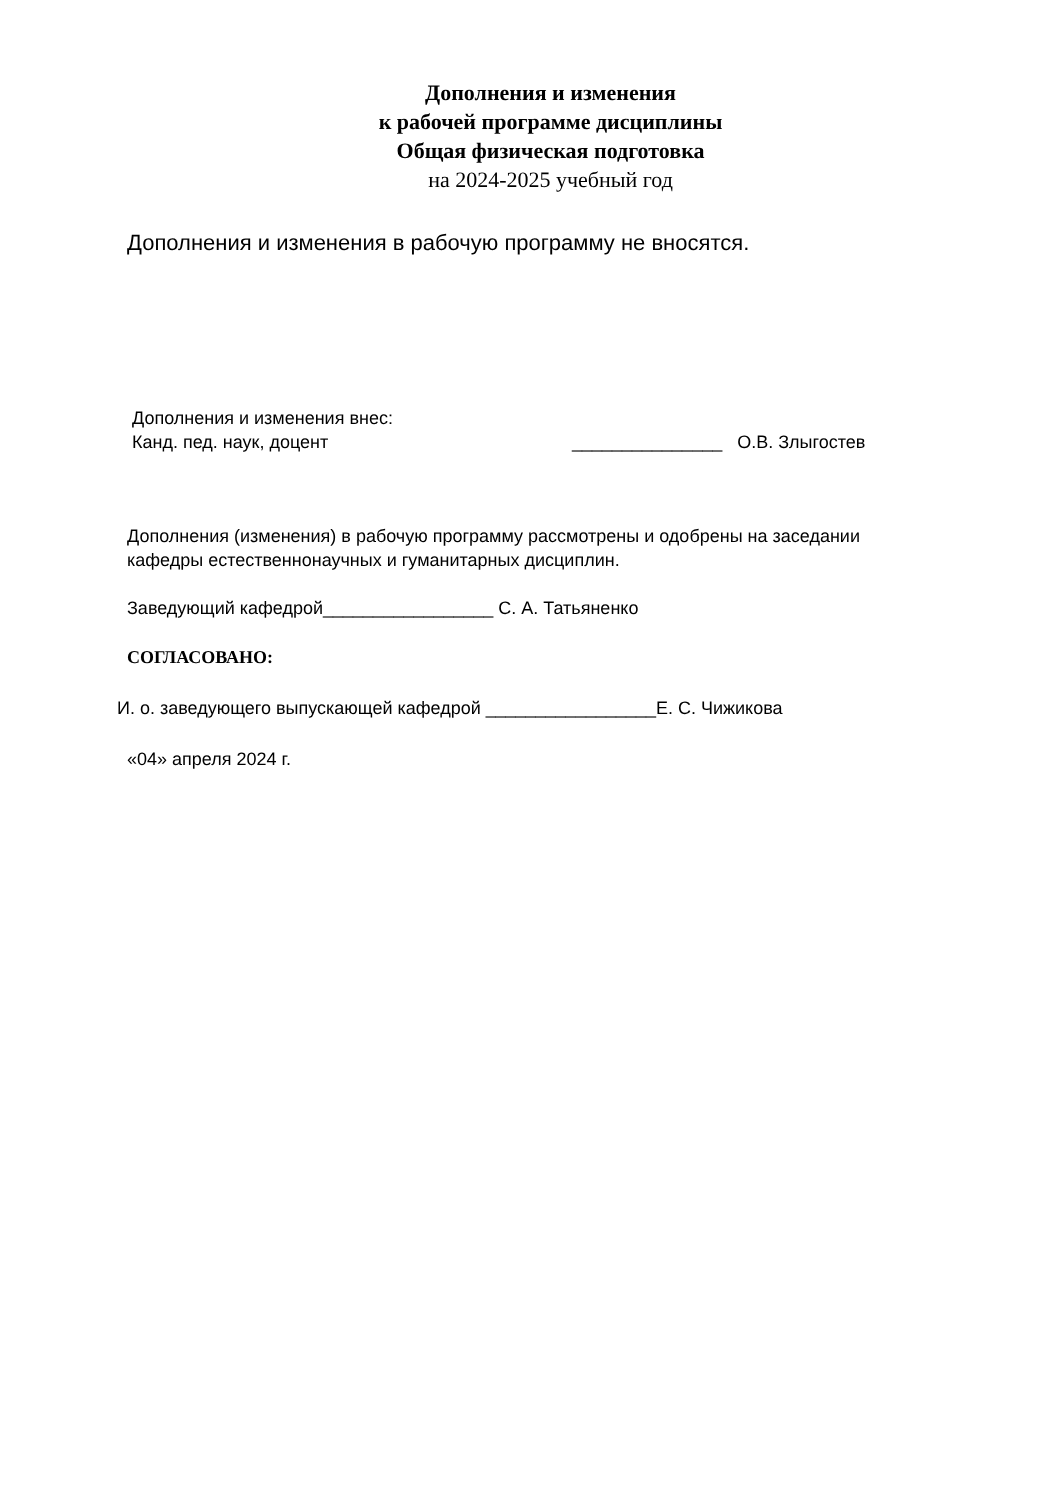Дополнения и изменения
к рабочей программе дисциплины
Общая физическая подготовка
на 2024-2025 учебный год
Дополнения и изменения в рабочую программу не вносятся.
Дополнения и изменения внес:
Канд. пед. наук, доцент
_______________ О.В. Злыгостев
Дополнения (изменения) в рабочую программу рассмотрены и одобрены на заседании
кафедры естественнонаучных и гуманитарных дисциплин.
Заведующий кафедрой_________________ С. А. Татьяненко
СОГЛАСОВАНО:
И. о. заведующего выпускающей кафедрой _________________Е. С. Чижикова
«04» апреля 2024 г.